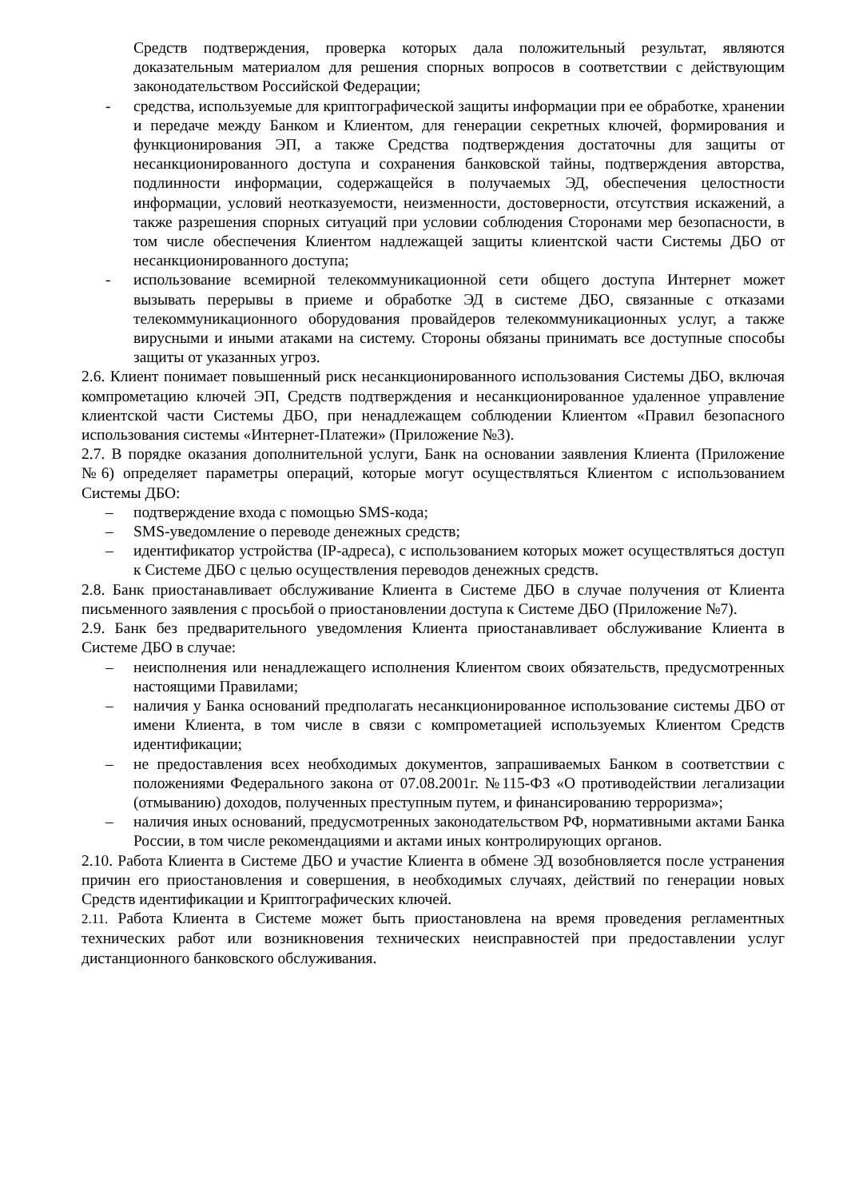Средств подтверждения, проверка которых дала положительный результат, являются доказательным материалом для решения спорных вопросов в соответствии с действующим законодательством Российской Федерации;
- средства, используемые для криптографической защиты информации при ее обработке, хранении и передаче между Банком и Клиентом, для генерации секретных ключей, формирования и функционирования ЭП, а также Средства подтверждения достаточны для защиты от несанкционированного доступа и сохранения банковской тайны, подтверждения авторства, подлинности информации, содержащейся в получаемых ЭД, обеспечения целостности информации, условий неотказуемости, неизменности, достоверности, отсутствия искажений, а также разрешения спорных ситуаций при условии соблюдения Сторонами мер безопасности, в том числе обеспечения Клиентом надлежащей защиты клиентской части Системы ДБО от несанкционированного доступа;
- использование всемирной телекоммуникационной сети общего доступа Интернет может вызывать перерывы в приеме и обработке ЭД в системе ДБО, связанные с отказами телекоммуникационного оборудования провайдеров телекоммуникационных услуг, а также вирусными и иными атаками на систему. Стороны обязаны принимать все доступные способы защиты от указанных угроз.
2.6. Клиент понимает повышенный риск несанкционированного использования Системы ДБО, включая компрометацию ключей ЭП, Средств подтверждения и несанкционированное удаленное управление клиентской части Системы ДБО, при ненадлежащем соблюдении Клиентом «Правил безопасного использования системы «Интернет-Платежи» (Приложение №3).
2.7. В порядке оказания дополнительной услуги, Банк на основании заявления Клиента (Приложение №6) определяет параметры операций, которые могут осуществляться Клиентом с использованием Системы ДБО:
– подтверждение входа с помощью SMS-кода;
– SMS-уведомление о переводе денежных средств;
– идентификатор устройства (IP-адреса), с использованием которых может осуществляться доступ к Системе ДБО с целью осуществления переводов денежных средств.
2.8. Банк приостанавливает обслуживание Клиента в Системе ДБО в случае получения от Клиента письменного заявления с просьбой о приостановлении доступа к Системе ДБО (Приложение №7).
2.9. Банк без предварительного уведомления Клиента приостанавливает обслуживание Клиента в Системе ДБО в случае:
– неисполнения или ненадлежащего исполнения Клиентом своих обязательств, предусмотренных настоящими Правилами;
– наличия у Банка оснований предполагать несанкционированное использование системы ДБО от имени Клиента, в том числе в связи с компрометацией используемых Клиентом Средств идентификации;
– не предоставления всех необходимых документов, запрашиваемых Банком в соответствии с положениями Федерального закона от 07.08.2001г. №115-ФЗ «О противодействии легализации (отмыванию) доходов, полученных преступным путем, и финансированию терроризма»;
– наличия иных оснований, предусмотренных законодательством РФ, нормативными актами Банка России, в том числе рекомендациями и актами иных контролирующих органов.
2.10. Работа Клиента в Системе ДБО и участие Клиента в обмене ЭД возобновляется после устранения причин его приостановления и совершения, в необходимых случаях, действий по генерации новых Средств идентификации и Криптографических ключей.
2.11. Работа Клиента в Системе может быть приостановлена на время проведения регламентных технических работ или возникновения технических неисправностей при предоставлении услуг дистанционного банковского обслуживания.